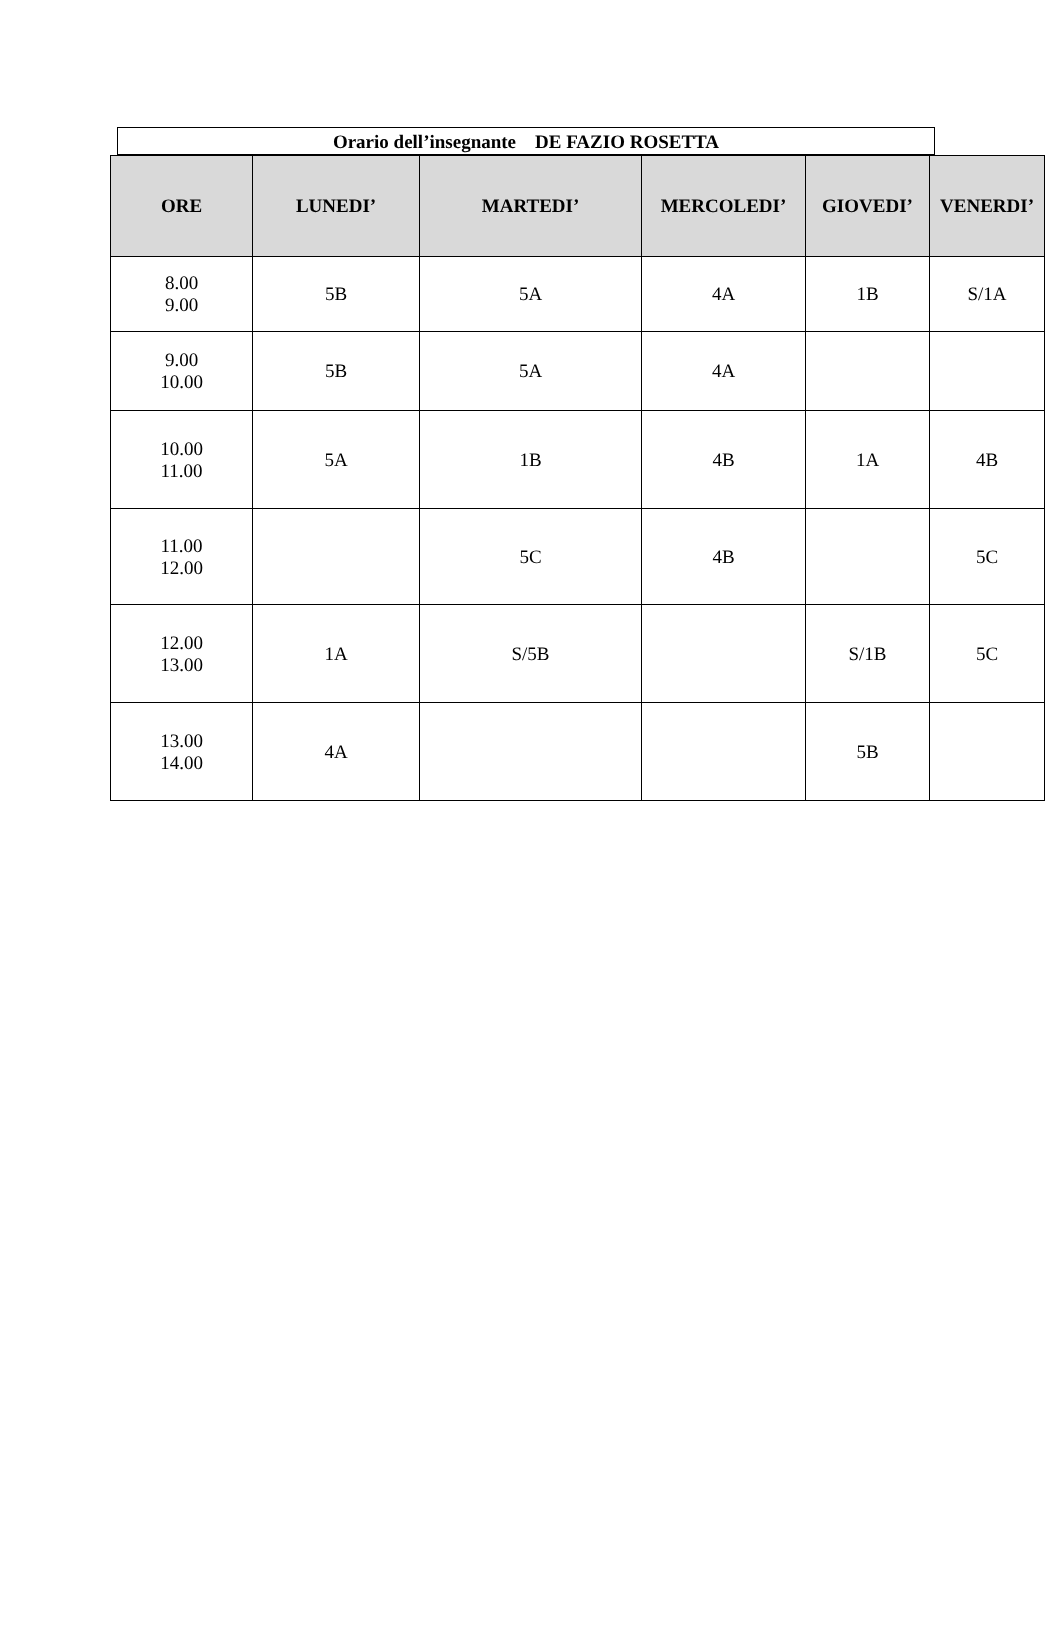Orario dell’insegnante DE FAZIO ROSETTA
| ORE | LUNEDI’ | MARTEDI’ | MERCOLEDI’ | GIOVEDI’ | VENERDI’ |
| --- | --- | --- | --- | --- | --- |
| 8.00 9.00 | 5B | 5A | 4A | 1B | S/1A |
| 9.00 10.00 | 5B | 5A | 4A | | |
| 10.00 11.00 | 5A | 1B | 4B | 1A | 4B |
| 11.00 12.00 | | 5C | 4B | | 5C |
| 12.00 13.00 | 1A | S/5B | | S/1B | 5C |
| 13.00 14.00 | 4A | | | 5B | |